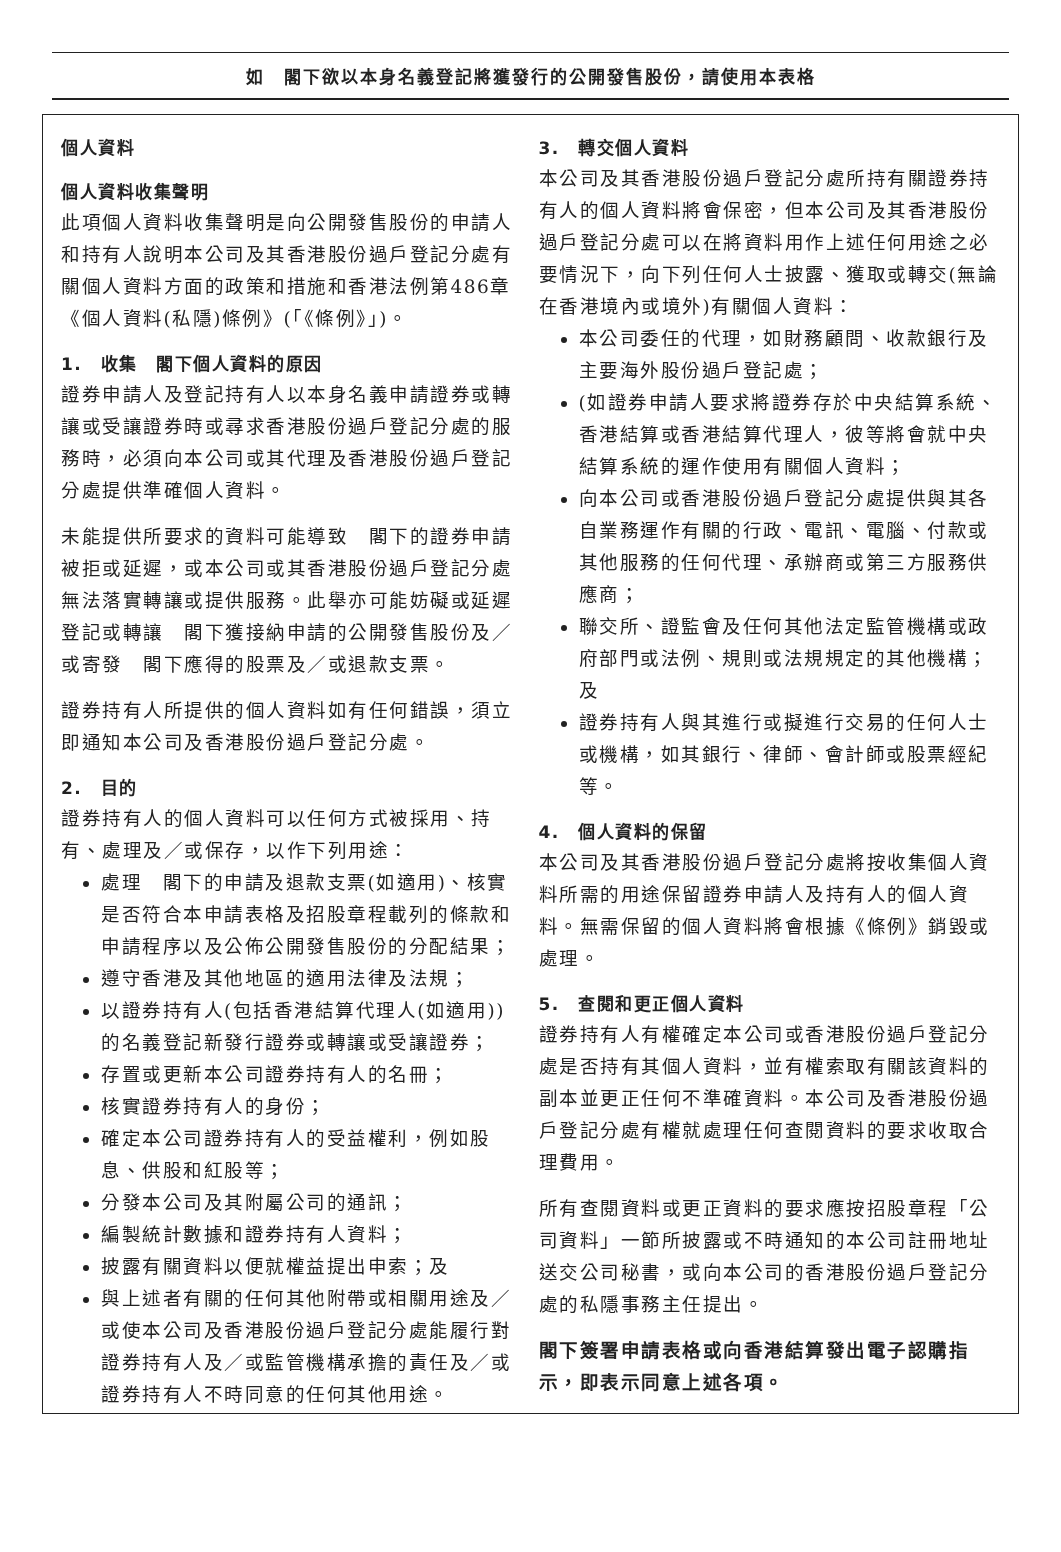如　閣下欲以本身名義登記將獲發行的公開發售股份，請使用本表格
個人資料
個人資料收集聲明
此項個人資料收集聲明是向公開發售股份的申請人和持有人說明本公司及其香港股份過戶登記分處有關個人資料方面的政策和措施和香港法例第486章《個人資料(私隱)條例》(「《條例》」)。
1.　收集　閣下個人資料的原因
證券申請人及登記持有人以本身名義申請證券或轉讓或受讓證券時或尋求香港股份過戶登記分處的服務時，必須向本公司或其代理及香港股份過戶登記分處提供準確個人資料。
未能提供所要求的資料可能導致　閣下的證券申請被拒或延遲，或本公司或其香港股份過戶登記分處無法落實轉讓或提供服務。此舉亦可能妨礙或延遲登記或轉讓　閣下獲接納申請的公開發售股份及／或寄發　閣下應得的股票及／或退款支票。
證券持有人所提供的個人資料如有任何錯誤，須立即通知本公司及香港股份過戶登記分處。
2.　目的
證券持有人的個人資料可以任何方式被採用、持有、處理及／或保存，以作下列用途：
處理　閣下的申請及退款支票(如適用)、核實是否符合本申請表格及招股章程載列的條款和申請程序以及公佈公開發售股份的分配結果；
遵守香港及其他地區的適用法律及法規；
以證券持有人(包括香港結算代理人(如適用))的名義登記新發行證券或轉讓或受讓證券；
存置或更新本公司證券持有人的名冊；
核實證券持有人的身份；
確定本公司證券持有人的受益權利，例如股息、供股和紅股等；
分發本公司及其附屬公司的通訊；
編製統計數據和證券持有人資料；
披露有關資料以便就權益提出申索；及
與上述者有關的任何其他附帶或相關用途及／或使本公司及香港股份過戶登記分處能履行對證券持有人及／或監管機構承擔的責任及／或證券持有人不時同意的任何其他用途。
3.　轉交個人資料
本公司及其香港股份過戶登記分處所持有關證券持有人的個人資料將會保密，但本公司及其香港股份過戶登記分處可以在將資料用作上述任何用途之必要情況下，向下列任何人士披露、獲取或轉交(無論在香港境內或境外)有關個人資料：
本公司委任的代理，如財務顧問、收款銀行及主要海外股份過戶登記處；
(如證券申請人要求將證券存於中央結算系統、香港結算或香港結算代理人，彼等將會就中央結算系統的運作使用有關個人資料；
向本公司或香港股份過戶登記分處提供與其各自業務運作有關的行政、電訊、電腦、付款或其他服務的任何代理、承辦商或第三方服務供應商；
聯交所、證監會及任何其他法定監管機構或政府部門或法例、規則或法規規定的其他機構；及
證券持有人與其進行或擬進行交易的任何人士或機構，如其銀行、律師、會計師或股票經紀等。
4.　個人資料的保留
本公司及其香港股份過戶登記分處將按收集個人資料所需的用途保留證券申請人及持有人的個人資料。無需保留的個人資料將會根據《條例》銷毀或處理。
5.　查閱和更正個人資料
證券持有人有權確定本公司或香港股份過戶登記分處是否持有其個人資料，並有權索取有關該資料的副本並更正任何不準確資料。本公司及香港股份過戶登記分處有權就處理任何查閱資料的要求收取合理費用。
所有查閱資料或更正資料的要求應按招股章程「公司資料」一節所披露或不時通知的本公司註冊地址送交公司秘書，或向本公司的香港股份過戶登記分處的私隱事務主任提出。
閣下簽署申請表格或向香港結算發出電子認購指示，即表示同意上述各項。